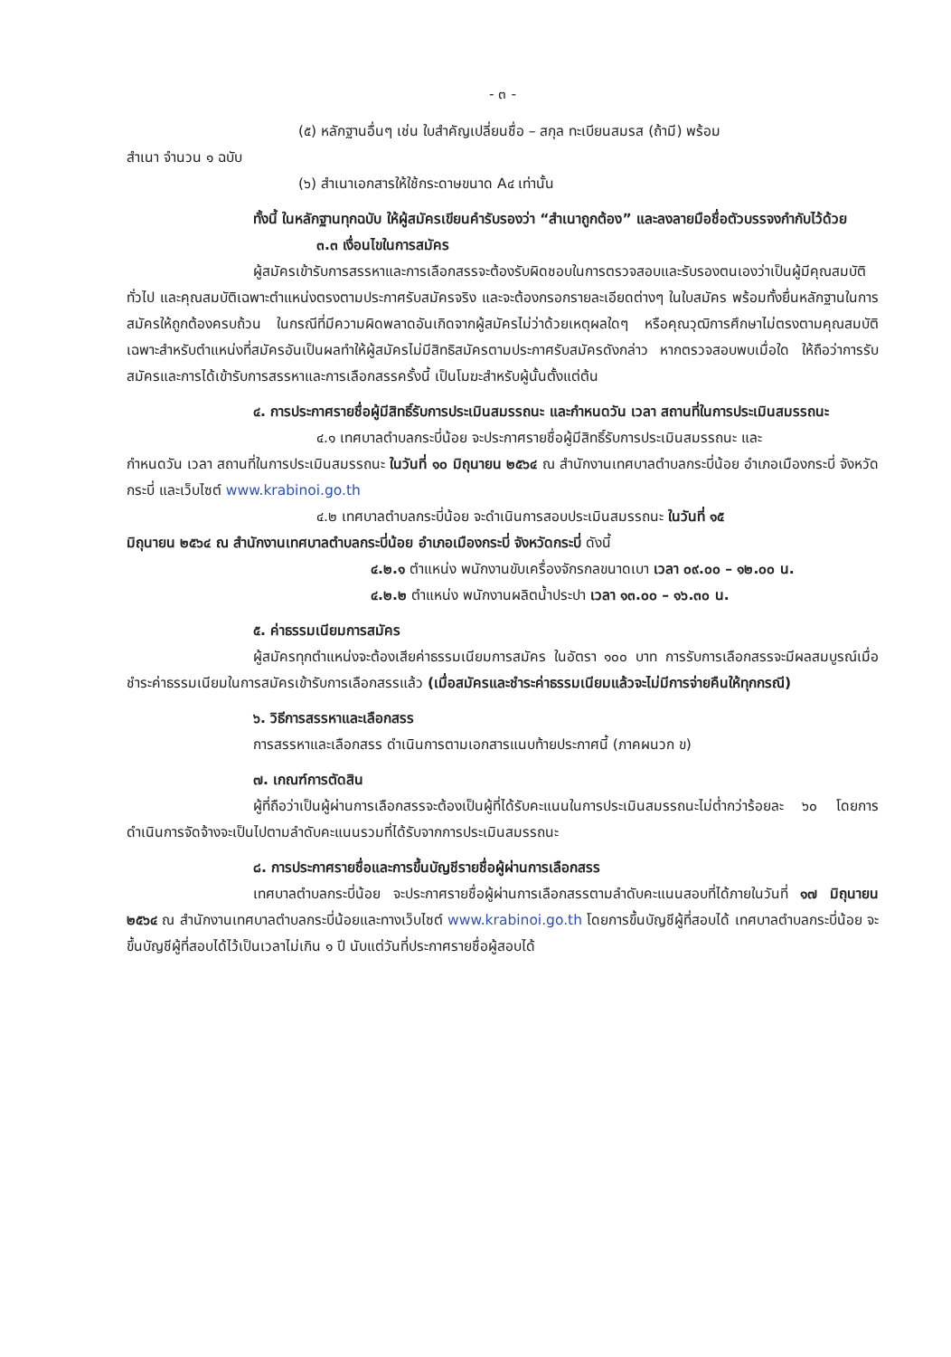- ๓ -
(๕) หลักฐานอื่นๆ เช่น ใบสำคัญเปลี่ยนชื่อ – สกุล ทะเบียนสมรส (ถ้ามี) พร้อม
สำเนา จำนวน ๑ ฉบับ
(๖) สำเนาเอกสารให้ใช้กระดาษขนาด A๔ เท่านั้น
ทั้งนี้ ในหลักฐานทุกฉบับ ให้ผู้สมัครเขียนคำรับรองว่า “สำเนาถูกต้อง” และลงลายมือชื่อตัวบรรจงกำกับไว้ด้วย
๓.๓ เงื่อนไขในการสมัคร
ผู้สมัครเข้ารับการสรรหาและการเลือกสรรจะต้องรับผิดชอบในการตรวจสอบและรับรองตนเองว่าเป็นผู้มีคุณสมบัติทั่วไป และคุณสมบัติเฉพาะตำแหน่งตรงตามประกาศรับสมัครจริง และจะต้องกรอกรายละเอียดต่างๆ ในใบสมัคร พร้อมทั้งยื่นหลักฐานในการสมัครให้ถูกต้องครบถ้วน ในกรณีที่มีความผิดพลาดอันเกิดจากผู้สมัครไม่ว่าด้วยเหตุผลใดๆ หรือคุณวุฒิการศึกษาไม่ตรงตามคุณสมบัติเฉพาะสำหรับตำแหน่งที่สมัครอันเป็นผลทำให้ผู้สมัครไม่มีสิทธิสมัครตามประกาศรับสมัครดังกล่าว หากตรวจสอบพบเมื่อใด ให้ถือว่าการรับสมัครและการได้เข้ารับการสรรหาและการเลือกสรรครั้งนี้ เป็นโมฆะสำหรับผู้นั้นตั้งแต่ต้น
๔. การประกาศรายชื่อผู้มีสิทธิ์รับการประเมินสมรรถนะ และกำหนดวัน เวลา สถานที่ในการประเมินสมรรถนะ
๔.๑ เทศบาลตำบลกระบี่น้อย จะประกาศรายชื่อผู้มีสิทธิ์รับการประเมินสมรรถนะ และ
กำหนดวัน เวลา สถานที่ในการประเมินสมรรถนะ ในวันที่ ๑๐ มิถุนายน ๒๕๖๔ ณ สำนักงานเทศบาลตำบลกระบี่น้อย อำเภอเมืองกระบี่ จังหวัดกระบี่ และเว็บไซต์ www.krabinoi.go.th
๔.๒ เทศบาลตำบลกระบี่น้อย จะดำเนินการสอบประเมินสมรรถนะ ในวันที่ ๑๕
มิถุนายน ๒๕๖๔ ณ สำนักงานเทศบาลตำบลกระบี่น้อย อำเภอเมืองกระบี่ จังหวัดกระบี่ ดังนี้
๔.๒.๑ ตำแหน่ง พนักงานขับเครื่องจักรกลขนาดเบา เวลา ๐๙.๐๐ – ๑๒.๐๐ น.
๔.๒.๒ ตำแหน่ง พนักงานผลิตน้ำประปา เวลา ๑๓.๐๐ – ๑๖.๓๐ น.
๕. ค่าธรรมเนียมการสมัคร
ผู้สมัครทุกตำแหน่งจะต้องเสียค่าธรรมเนียมการสมัคร ในอัตรา ๑๐๐ บาท การรับการเลือกสรรจะมีผลสมบูรณ์เมื่อชำระค่าธรรมเนียมในการสมัครเข้ารับการเลือกสรรแล้ว (เมื่อสมัครและชำระค่าธรรมเนียมแล้วจะไม่มีการจ่ายคืนให้ทุกกรณี)
๖. วิธีการสรรหาและเลือกสรร
การสรรหาและเลือกสรร ดำเนินการตามเอกสารแนบท้ายประกาศนี้ (ภาคผนวก ข)
๗. เกณฑ์การตัดสิน
ผู้ที่ถือว่าเป็นผู้ผ่านการเลือกสรรจะต้องเป็นผู้ที่ได้รับคะแนนในการประเมินสมรรถนะไม่ต่ำกว่าร้อยละ ๖๐ โดยการดำเนินการจัดจ้างจะเป็นไปตามลำดับคะแนนรวมที่ได้รับจากการประเมินสมรรถนะ
๘. การประกาศรายชื่อและการขึ้นบัญชีรายชื่อผู้ผ่านการเลือกสรร
เทศบาลตำบลกระบี่น้อย จะประกาศรายชื่อผู้ผ่านการเลือกสรรตามลำดับคะแนนสอบที่ได้ภายในวันที่ ๑๗ มิถุนายน ๒๕๖๔ ณ สำนักงานเทศบาลตำบลกระบี่น้อยและทางเว็บไซต์ www.krabinoi.go.th โดยการขึ้นบัญชีผู้ที่สอบได้ เทศบาลตำบลกระบี่น้อย จะขึ้นบัญชีผู้ที่สอบได้ไว้เป็นเวลาไม่เกิน ๑ ปี นับแต่วันที่ประกาศรายชื่อผู้สอบได้